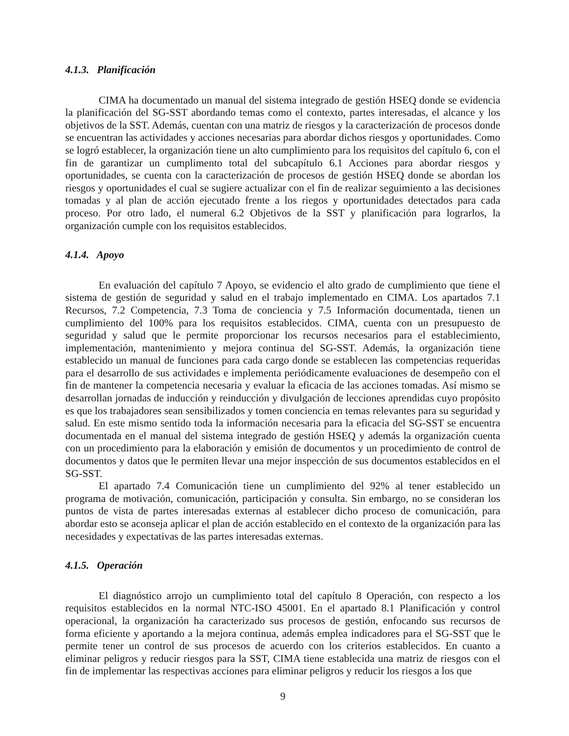4.1.3. Planificación
CIMA ha documentado un manual del sistema integrado de gestión HSEQ donde se evidencia la planificación del SG-SST abordando temas como el contexto, partes interesadas, el alcance y los objetivos de la SST. Además, cuentan con una matriz de riesgos y la caracterización de procesos donde se encuentran las actividades y acciones necesarias para abordar dichos riesgos y oportunidades. Como se logró establecer, la organización tiene un alto cumplimiento para los requisitos del capítulo 6, con el fin de garantizar un cumplimento total del subcapítulo 6.1 Acciones para abordar riesgos y oportunidades, se cuenta con la caracterización de procesos de gestión HSEQ donde se abordan los riesgos y oportunidades el cual se sugiere actualizar con el fin de realizar seguimiento a las decisiones tomadas y al plan de acción ejecutado frente a los riegos y oportunidades detectados para cada proceso. Por otro lado, el numeral 6.2 Objetivos de la SST y planificación para lograrlos, la organización cumple con los requisitos establecidos.
4.1.4. Apoyo
En evaluación del capítulo 7 Apoyo, se evidencio el alto grado de cumplimiento que tiene el sistema de gestión de seguridad y salud en el trabajo implementado en CIMA. Los apartados 7.1 Recursos, 7.2 Competencia, 7.3 Toma de conciencia y 7.5 Información documentada, tienen un cumplimiento del 100% para los requisitos establecidos. CIMA, cuenta con un presupuesto de seguridad y salud que le permite proporcionar los recursos necesarios para el establecimiento, implementación, mantenimiento y mejora continua del SG-SST. Además, la organización tiene establecido un manual de funciones para cada cargo donde se establecen las competencias requeridas para el desarrollo de sus actividades e implementa periódicamente evaluaciones de desempeño con el fin de mantener la competencia necesaria y evaluar la eficacia de las acciones tomadas. Así mismo se desarrollan jornadas de inducción y reinducción y divulgación de lecciones aprendidas cuyo propósito es que los trabajadores sean sensibilizados y tomen conciencia en temas relevantes para su seguridad y salud. En este mismo sentido toda la información necesaria para la eficacia del SG-SST se encuentra documentada en el manual del sistema integrado de gestión HSEQ y además la organización cuenta con un procedimiento para la elaboración y emisión de documentos y un procedimiento de control de documentos y datos que le permiten llevar una mejor inspección de sus documentos establecidos en el SG-SST.
El apartado 7.4 Comunicación tiene un cumplimiento del 92% al tener establecido un programa de motivación, comunicación, participación y consulta. Sin embargo, no se consideran los puntos de vista de partes interesadas externas al establecer dicho proceso de comunicación, para abordar esto se aconseja aplicar el plan de acción establecido en el contexto de la organización para las necesidades y expectativas de las partes interesadas externas.
4.1.5. Operación
El diagnóstico arrojo un cumplimiento total del capítulo 8 Operación, con respecto a los requisitos establecidos en la normal NTC-ISO 45001. En el apartado 8.1 Planificación y control operacional, la organización ha caracterizado sus procesos de gestión, enfocando sus recursos de forma eficiente y aportando a la mejora continua, además emplea indicadores para el SG-SST que le permite tener un control de sus procesos de acuerdo con los criterios establecidos. En cuanto a eliminar peligros y reducir riesgos para la SST, CIMA tiene establecida una matriz de riesgos con el fin de implementar las respectivas acciones para eliminar peligros y reducir los riesgos a los que
9